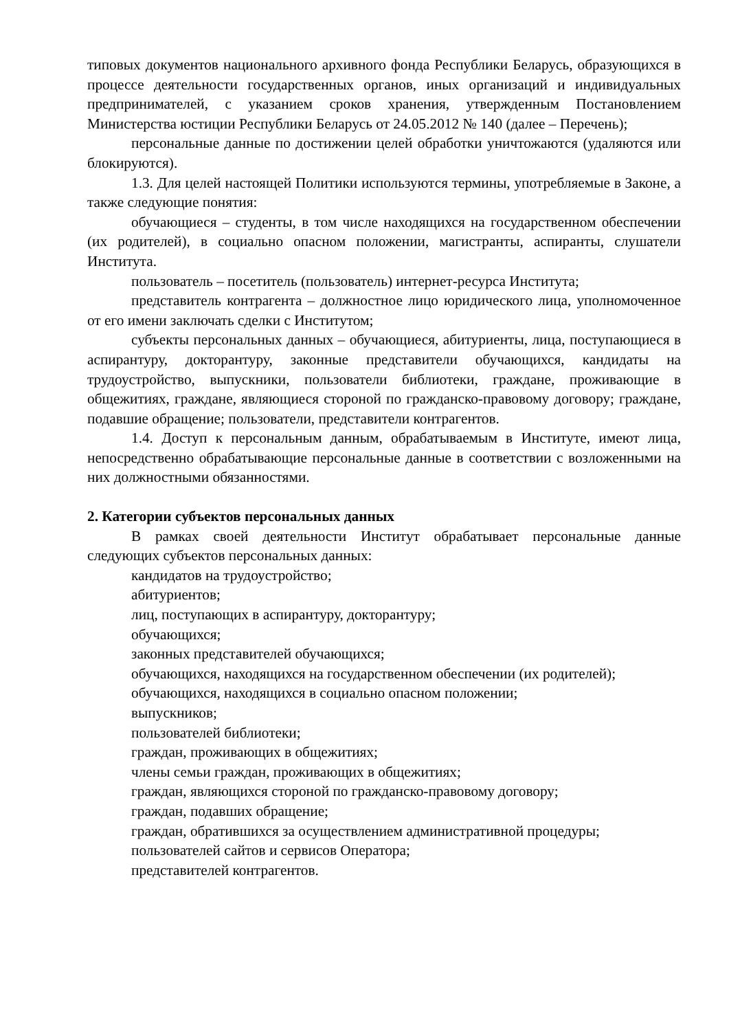типовых документов национального архивного фонда Республики Беларусь, образующихся в процессе деятельности государственных органов, иных организаций и индивидуальных предпринимателей, с указанием сроков хранения, утвержденным Постановлением Министерства юстиции Республики Беларусь от 24.05.2012 № 140 (далее – Перечень);
персональные данные по достижении целей обработки уничтожаются (удаляются или блокируются).
1.3. Для целей настоящей Политики используются термины, употребляемые в Законе, а также следующие понятия:
обучающиеся – студенты, в том числе находящихся на государственном обеспечении (их родителей), в социально опасном положении, магистранты, аспиранты, слушатели Института.
пользователь – посетитель (пользователь) интернет-ресурса Института;
представитель контрагента – должностное лицо юридического лица, уполномоченное от его имени заключать сделки с Институтом;
субъекты персональных данных – обучающиеся, абитуриенты, лица, поступающиеся в аспирантуру, докторантуру, законные представители обучающихся, кандидаты на трудоустройство, выпускники, пользователи библиотеки, граждане, проживающие в общежитиях, граждане, являющиеся стороной по гражданско-правовому договору; граждане, подавшие обращение; пользователи, представители контрагентов.
1.4. Доступ к персональным данным, обрабатываемым в Институте, имеют лица, непосредственно обрабатывающие персональные данные в соответствии с возложенными на них должностными обязанностями.
2. Категории субъектов персональных данных
В рамках своей деятельности Институт обрабатывает персональные данные следующих субъектов персональных данных:
кандидатов на трудоустройство;
абитуриентов;
лиц, поступающих в аспирантуру, докторантуру;
обучающихся;
законных представителей обучающихся;
обучающихся, находящихся на государственном обеспечении (их родителей);
обучающихся, находящихся в социально опасном положении;
выпускников;
пользователей библиотеки;
граждан, проживающих в общежитиях;
члены семьи граждан, проживающих в общежитиях;
граждан, являющихся стороной по гражданско-правовому договору;
граждан, подавших обращение;
граждан, обратившихся за осуществлением административной процедуры;
пользователей сайтов и сервисов Оператора;
представителей контрагентов.